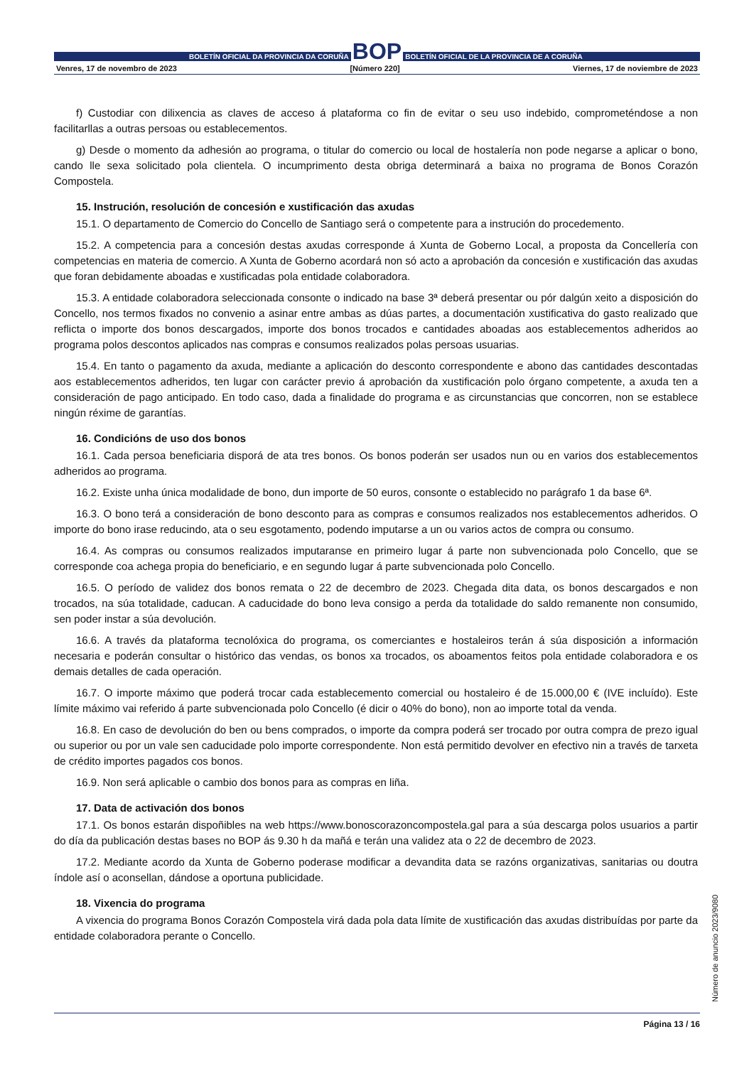BOLETÍN OFICIAL DA PROVINCIA DA CORUÑA
BOP
BOLETÍN OFICIAL DE LA PROVINCIA DE A CORUÑA
Venres, 17 de novembro de 2023 [Número 220] Viernes, 17 de noviembre de 2023
f) Custodiar con dilixencia as claves de acceso á plataforma co fin de evitar o seu uso indebido, comprometéndose a non facilitarllas a outras persoas ou establecementos.
g) Desde o momento da adhesión ao programa, o titular do comercio ou local de hostalería non pode negarse a aplicar o bono, cando lle sexa solicitado pola clientela. O incumprimento desta obriga determinará a baixa no programa de Bonos Corazón Compostela.
15. Instrución, resolución de concesión e xustificación das axudas
15.1. O departamento de Comercio do Concello de Santiago será o competente para a instrución do procedemento.
15.2. A competencia para a concesión destas axudas corresponde á Xunta de Goberno Local, a proposta da Concellería con competencias en materia de comercio. A Xunta de Goberno acordará non só acto a aprobación da concesión e xustificación das axudas que foran debidamente aboadas e xustificadas pola entidade colaboradora.
15.3. A entidade colaboradora seleccionada consonte o indicado na base 3ª deberá presentar ou pór dalgún xeito a disposición do Concello, nos termos fixados no convenio a asinar entre ambas as dúas partes, a documentación xustificativa do gasto realizado que reflicta o importe dos bonos descargados, importe dos bonos trocados e cantidades aboadas aos establecementos adheridos ao programa polos descontos aplicados nas compras e consumos realizados polas persoas usuarias.
15.4. En tanto o pagamento da axuda, mediante a aplicación do desconto correspondente e abono das cantidades descontadas aos establecementos adheridos, ten lugar con carácter previo á aprobación da xustificación polo órgano competente, a axuda ten a consideración de pago anticipado. En todo caso, dada a finalidade do programa e as circunstancias que concorren, non se establece ningún réxime de garantías.
16. Condicións de uso dos bonos
16.1. Cada persoa beneficiaria disporá de ata tres bonos. Os bonos poderán ser usados nun ou en varios dos establecementos adheridos ao programa.
16.2. Existe unha única modalidade de bono, dun importe de 50 euros, consonte o establecido no parágrafo 1 da base 6ª.
16.3. O bono terá a consideración de bono desconto para as compras e consumos realizados nos establecementos adheridos. O importe do bono irase reducindo, ata o seu esgotamento, podendo imputarse a un ou varios actos de compra ou consumo.
16.4. As compras ou consumos realizados imputaranse en primeiro lugar á parte non subvencionada polo Concello, que se corresponde coa achega propia do beneficiario, e en segundo lugar á parte subvencionada polo Concello.
16.5. O período de validez dos bonos remata o 22 de decembro de 2023. Chegada dita data, os bonos descargados e non trocados, na súa totalidade, caducan. A caducidade do bono leva consigo a perda da totalidade do saldo remanente non consumido, sen poder instar a súa devolución.
16.6. A través da plataforma tecnolóxica do programa, os comerciantes e hostaleiros terán á súa disposición a información necesaria e poderán consultar o histórico das vendas, os bonos xa trocados, os aboamentos feitos pola entidade colaboradora e os demais detalles de cada operación.
16.7. O importe máximo que poderá trocar cada establecemento comercial ou hostaleiro é de 15.000,00 € (IVE incluído). Este límite máximo vai referido á parte subvencionada polo Concello (é dicir o 40% do bono), non ao importe total da venda.
16.8. En caso de devolución do ben ou bens comprados, o importe da compra poderá ser trocado por outra compra de prezo igual ou superior ou por un vale sen caducidade polo importe correspondente. Non está permitido devolver en efectivo nin a través de tarxeta de crédito importes pagados cos bonos.
16.9. Non será aplicable o cambio dos bonos para as compras en liña.
17. Data de activación dos bonos
17.1. Os bonos estarán dispoñibles na web https://www.bonoscorazoncompostela.gal para a súa descarga polos usuarios a partir do día da publicación destas bases no BOP ás 9.30 h da mañá e terán una validez ata o 22 de decembro de 2023.
17.2. Mediante acordo da Xunta de Goberno poderase modificar a devandita data se razóns organizativas, sanitarias ou doutra índole así o aconsellan, dándose a oportuna publicidade.
18. Vixencia do programa
A vixencia do programa Bonos Corazón Compostela virá dada pola data límite de xustificación das axudas distribuídas por parte da entidade colaboradora perante o Concello.
Número de anuncio 2023/9080
Página 13 / 16